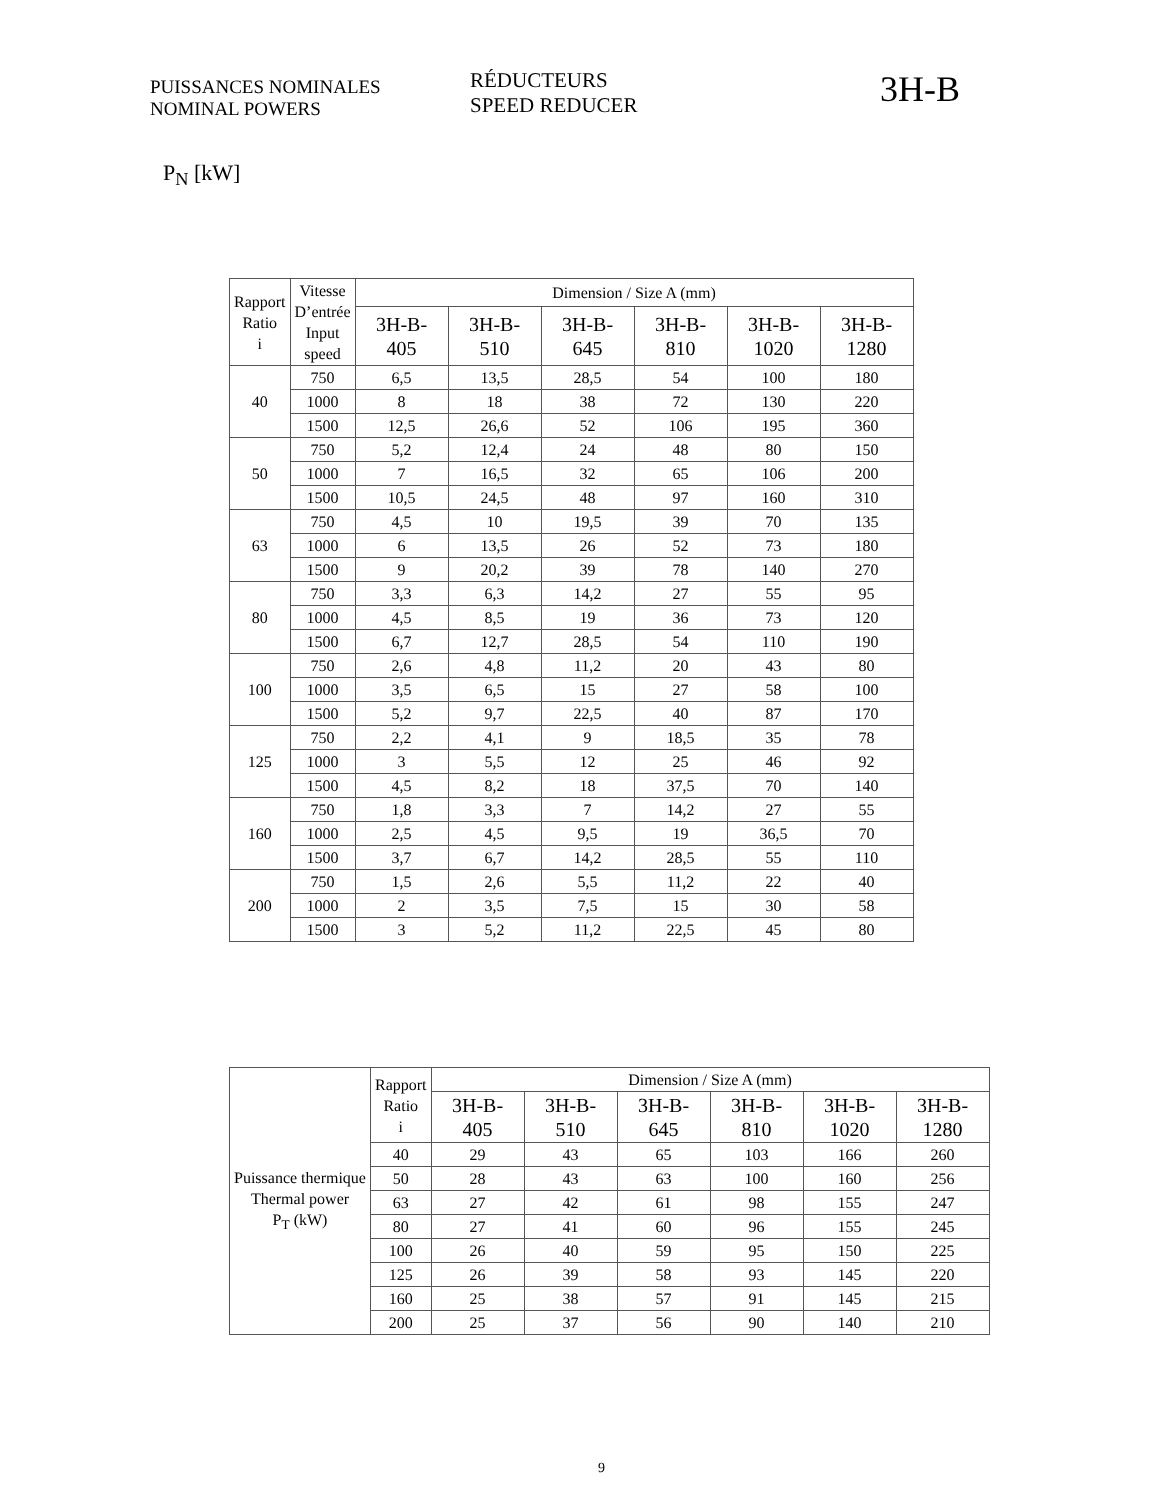PUISSANCES NOMINALES
NOMINAL POWERS
RÉDUCTEURS
SPEED REDUCER
3H-B
P<sub>N</sub> [kW]
| Rapport Ratio i | Vitesse D’entrée Input speed | Dimension / Size A (mm) | | | | | |
| --- | --- | --- | --- | --- | --- | --- | --- |
| | | 3H-B- 405 | 3H-B- 510 | 3H-B- 645 | 3H-B- 810 | 3H-B- 1020 | 3H-B- 1280 |
| 40 | 750 | 6,5 | 13,5 | 28,5 | 54 | 100 | 180 |
| | 1000 | 8 | 18 | 38 | 72 | 130 | 220 |
| | 1500 | 12,5 | 26,6 | 52 | 106 | 195 | 360 |
| 50 | 750 | 5,2 | 12,4 | 24 | 48 | 80 | 150 |
| | 1000 | 7 | 16,5 | 32 | 65 | 106 | 200 |
| | 1500 | 10,5 | 24,5 | 48 | 97 | 160 | 310 |
| 63 | 750 | 4,5 | 10 | 19,5 | 39 | 70 | 135 |
| | 1000 | 6 | 13,5 | 26 | 52 | 73 | 180 |
| | 1500 | 9 | 20,2 | 39 | 78 | 140 | 270 |
| 80 | 750 | 3,3 | 6,3 | 14,2 | 27 | 55 | 95 |
| | 1000 | 4,5 | 8,5 | 19 | 36 | 73 | 120 |
| | 1500 | 6,7 | 12,7 | 28,5 | 54 | 110 | 190 |
| 100 | 750 | 2,6 | 4,8 | 11,2 | 20 | 43 | 80 |
| | 1000 | 3,5 | 6,5 | 15 | 27 | 58 | 100 |
| | 1500 | 5,2 | 9,7 | 22,5 | 40 | 87 | 170 |
| 125 | 750 | 2,2 | 4,1 | 9 | 18,5 | 35 | 78 |
| | 1000 | 3 | 5,5 | 12 | 25 | 46 | 92 |
| | 1500 | 4,5 | 8,2 | 18 | 37,5 | 70 | 140 |
| 160 | 750 | 1,8 | 3,3 | 7 | 14,2 | 27 | 55 |
| | 1000 | 2,5 | 4,5 | 9,5 | 19 | 36,5 | 70 |
| | 1500 | 3,7 | 6,7 | 14,2 | 28,5 | 55 | 110 |
| 200 | 750 | 1,5 | 2,6 | 5,5 | 11,2 | 22 | 40 |
| | 1000 | 2 | 3,5 | 7,5 | 15 | 30 | 58 |
| | 1500 | 3 | 5,2 | 11,2 | 22,5 | 45 | 80 |
| Puissance thermique Thermal power P<sub>T</sub> (kW) | Rapport Ratio i | Dimension / Size A (mm) | | | | | |
| --- | --- | --- | --- | --- | --- | --- | --- |
| | | 3H-B- 405 | 3H-B- 510 | 3H-B- 645 | 3H-B- 810 | 3H-B- 1020 | 3H-B- 1280 |
| | 40 | 29 | 43 | 65 | 103 | 166 | 260 |
| | 50 | 28 | 43 | 63 | 100 | 160 | 256 |
| | 63 | 27 | 42 | 61 | 98 | 155 | 247 |
| | 80 | 27 | 41 | 60 | 96 | 155 | 245 |
| | 100 | 26 | 40 | 59 | 95 | 150 | 225 |
| | 125 | 26 | 39 | 58 | 93 | 145 | 220 |
| | 160 | 25 | 38 | 57 | 91 | 145 | 215 |
| | 200 | 25 | 37 | 56 | 90 | 140 | 210 |
9